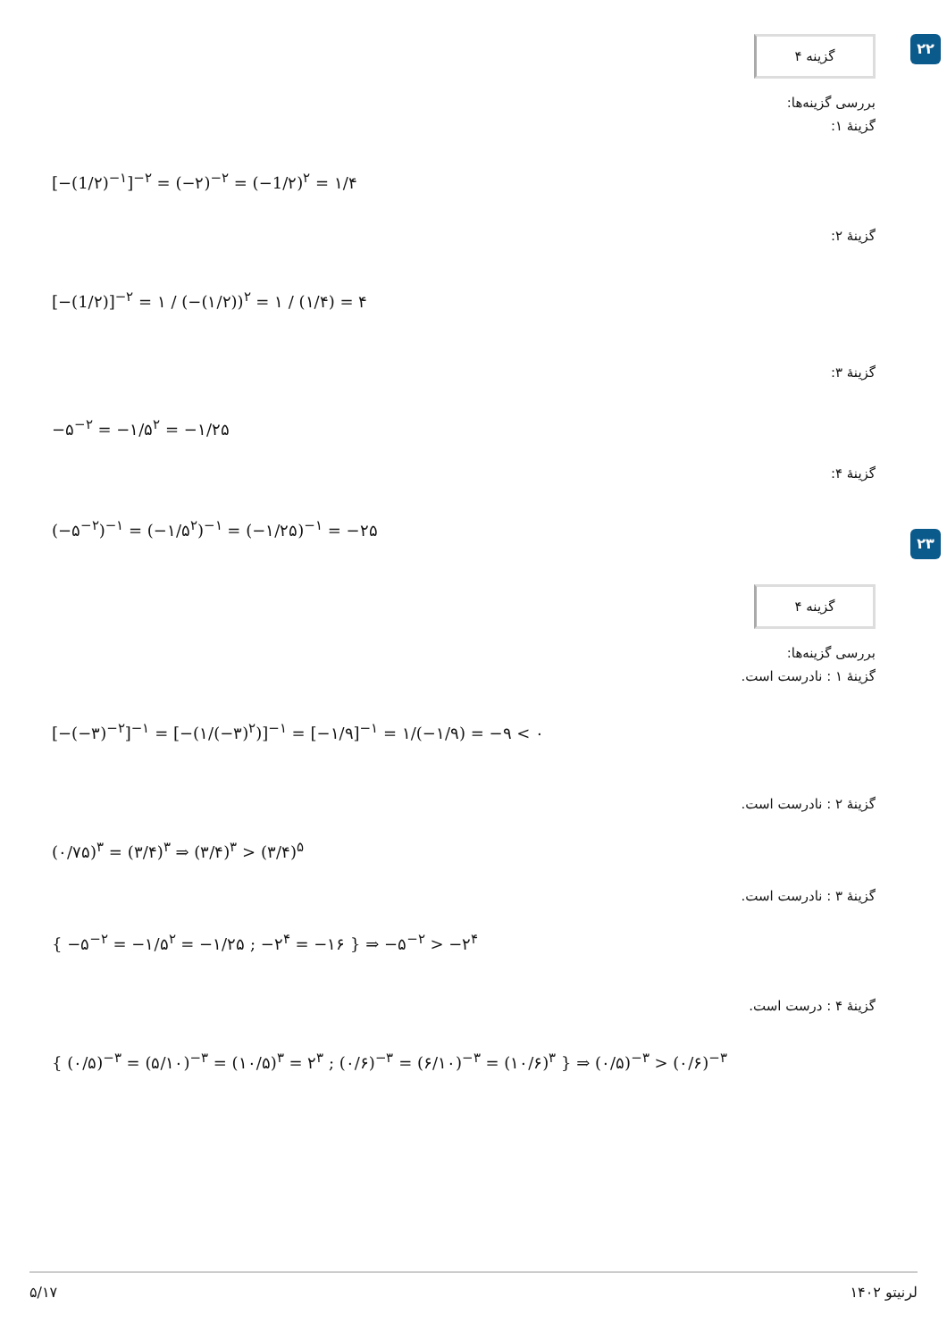۲۲
گزینه ۴
بررسی گزینه‌ها:
گزینهٔ ۱:
[−(1/۲)<sup>−۱</sup>]<sup>−۲</sup> = (−۲)<sup>−۲</sup> = (−1/۲)<sup>۲</sup> = ۱/۴
گزینهٔ ۲:
[−(1/۲)]<sup>−۲</sup> = ۱ / (−(۱/۲))<sup>۲</sup> = ۱ / (۱/۴) = ۴
گزینهٔ ۳:
−۵<sup>−۲</sup> = −۱/۵<sup>۲</sup> = −۱/۲۵
گزینهٔ ۴:
(−۵<sup>−۲</sup>)<sup>−۱</sup> = (−۱/۵<sup>۲</sup>)<sup>−۱</sup> = (−۱/۲۵)<sup>−۱</sup> = −۲۵
۲۳
گزینه ۴
بررسی گزینه‌ها:
گزینهٔ ۱ : نادرست است.
[−(−۳)<sup>−۲</sup>]<sup>−۱</sup> = [−(۱/(−۳)<sup>۲</sup>)]<sup>−۱</sup> = [−۱/۹]<sup>−۱</sup> = ۱/(−۱/۹) = −۹ < ۰
گزینهٔ ۲ : نادرست است.
(۰/۷۵)<sup>۳</sup> = (۳/۴)<sup>۳</sup> ⇒ (۳/۴)<sup>۳</sup> > (۳/۴)<sup>۵</sup>
گزینهٔ ۳ : نادرست است.
{ −۵<sup>−۲</sup> = −۱/۵<sup>۲</sup> = −۱/۲۵ ; −۲<sup>۴</sup> = −۱۶ } ⇒ −۵<sup>−۲</sup> > −۲<sup>۴</sup>
گزینهٔ ۴ : درست است.
{ (۰/۵)<sup>−۳</sup> = (۵/۱۰)<sup>−۳</sup> = (۱۰/۵)<sup>۳</sup> = ۲<sup>۳</sup> ; (۰/۶)<sup>−۳</sup> = (۶/۱۰)<sup>−۳</sup> = (۱۰/۶)<sup>۳</sup> } ⇒ (۰/۵)<sup>−۳</sup> > (۰/۶)<sup>−۳</sup>
۵/۱۷ لرنیتو ۱۴۰۲